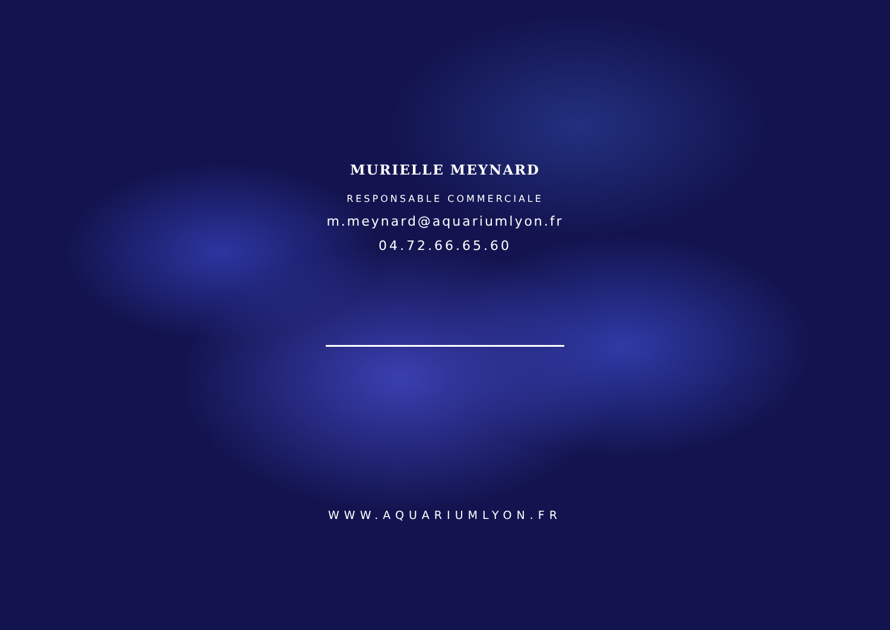MURIELLE MEYNARD
RESPONSABLE COMMERCIALE
m.meynard@aquariumlyon.fr
04.72.66.65.60
WWW.AQUARIUMLYON.FR